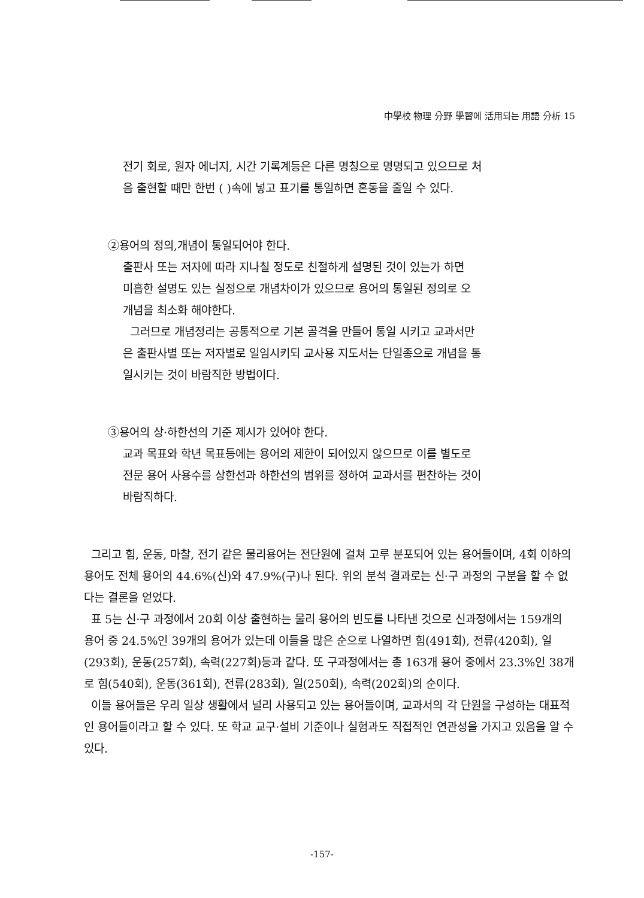中學校 物理 分野 學習에 活用되는 用語 分析 15
전기 회로, 원자 에너지, 시간 기록계등은 다른 명칭으로 명명되고 있으므로 처
음 출현할 때만 한번 ( )속에 넣고 표기를 통일하면 혼동을 줄일 수 있다.
②용어의 정의,개념이 통일되어야 한다.
출판사 또는 저자에 따라 지나칠 정도로 친절하게 설명된 것이 있는가 하면
미흡한 설명도 있는 실정으로 개념차이가 있으므로 용어의 통일된 정의로 오
개념을 최소화 해야한다.
그러므로 개념정리는 공통적으로 기본 골격을 만들어 통일 시키고 교과서만
은 출판사별 또는 저자별로 일임시키되 교사용 지도서는 단일종으로 개념을 통
일시키는 것이 바람직한 방법이다.
③용어의 상·하한선의 기준 제시가 있어야 한다.
교과 목표와 학년 목표등에는 용어의 제한이 되어있지 않으므로 이를 별도로
전문 용어 사용수를 상한선과 하한선의 범위를 정하여 교과서를 편찬하는 것이
바람직하다.
그리고 힘, 운동, 마찰, 전기 같은 물리용어는 전단원에 걸쳐 고루 분포되어 있는 용어들이며, 4회 이하의 용어도 전체 용어의 44.6%(신)와 47.9%(구)나 된다. 위의 분석 결과로는 신·구 과정의 구분을 할 수 없다는 결론을 얻었다.
표 5는 신·구 과정에서 20회 이상 출현하는 물리 용어의 빈도를 나타낸 것으로 신과정에서는 159개의 용어 중 24.5%인 39개의 용어가 있는데 이들을 많은 순으로 나열하면 힘(491회), 전류(420회), 일(293회), 운동(257회), 속력(227회)등과 같다. 또 구과정에서는 총 163개 용어 중에서 23.3%인 38개로 힘(540회), 운동(361회), 전류(283회), 일(250회), 속력(202회)의 순이다.
이들 용어들은 우리 일상 생활에서 널리 사용되고 있는 용어들이며, 교과서의 각 단원을 구성하는 대표적인 용어들이라고 할 수 있다. 또 학교 교구·설비 기준이나 실험과도 직접적인 연관성을 가지고 있음을 알 수 있다.
-157-